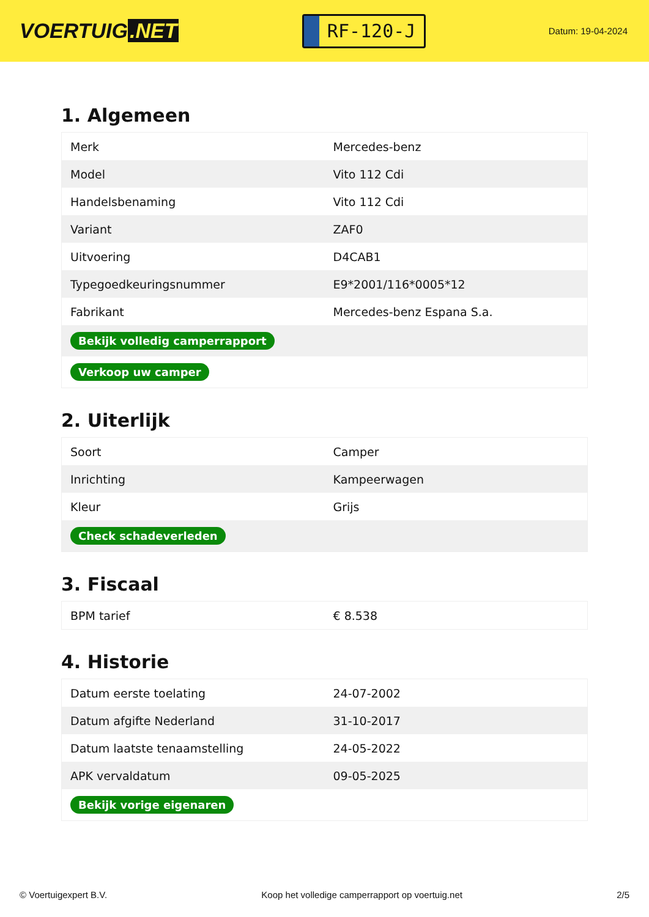VOERTUIG.NET
RF-120-J
Datum: 19-04-2024
1. Algemeen
| Merk | Mercedes-benz |
| Model | Vito 112 Cdi |
| Handelsbenaming | Vito 112 Cdi |
| Variant | ZAF0 |
| Uitvoering | D4CAB1 |
| Typegoedkeuringsnummer | E9*2001/116*0005*12 |
| Fabrikant | Mercedes-benz Espana S.a. |
| Bekijk volledig camperrapport | |
| Verkoop uw camper | |
2. Uiterlijk
| Soort | Camper |
| Inrichting | Kampeerwagen |
| Kleur | Grijs |
| Check schadeverleden | |
3. Fiscaal
| BPM tarief | € 8.538 |
4. Historie
| Datum eerste toelating | 24-07-2002 |
| Datum afgifte Nederland | 31-10-2017 |
| Datum laatste tenaamstelling | 24-05-2022 |
| APK vervaldatum | 09-05-2025 |
| Bekijk vorige eigenaren | |
© Voertuigexpert B.V. Koop het volledige camperrapport op voertuig.net 2/5